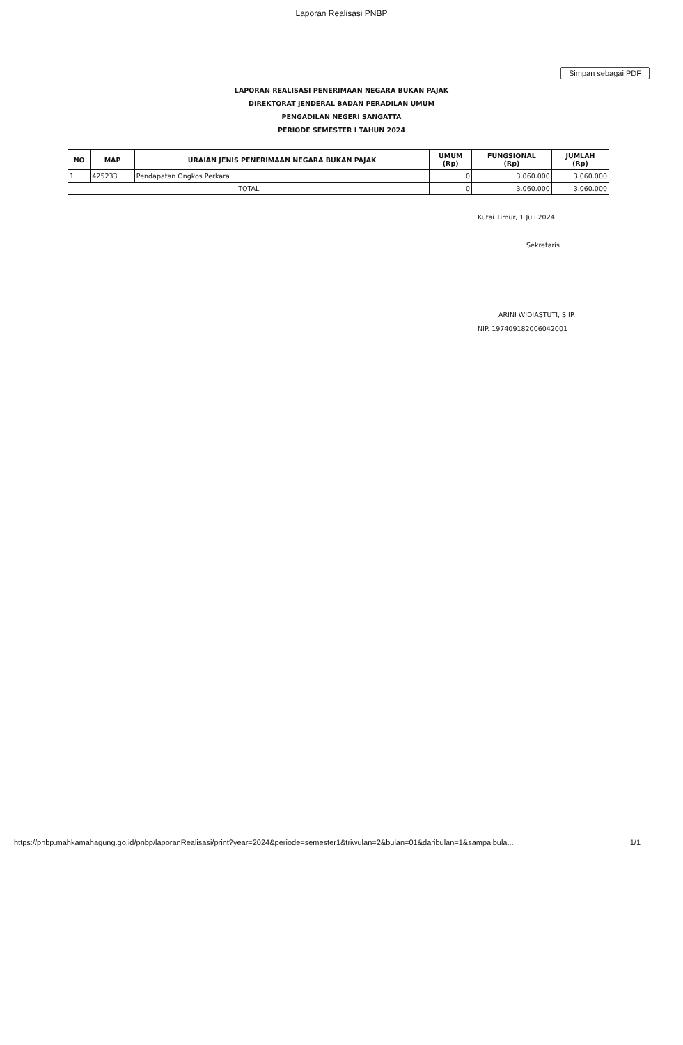Laporan Realisasi PNBP
Simpan sebagai PDF
LAPORAN REALISASI PENERIMAAN NEGARA BUKAN PAJAK
DIREKTORAT JENDERAL BADAN PERADILAN UMUM
PENGADILAN NEGERI SANGATTA
PERIODE SEMESTER I TAHUN 2024
| NO | MAP | URAIAN JENIS PENERIMAAN NEGARA BUKAN PAJAK | UMUM (Rp) | FUNGSIONAL (Rp) | JUMLAH (Rp) |
| --- | --- | --- | --- | --- | --- |
| 1 | 425233 | Pendapatan Ongkos Perkara | 0 | 3.060.000 | 3.060.000 |
| TOTAL | | | 0 | 3.060.000 | 3.060.000 |
Kutai Timur, 1 Juli 2024
Sekretaris
ARINI WIDIASTUTI, S.IP.
NIP. 197409182006042001
https://pnbp.mahkamahagung.go.id/pnbp/laporanRealisasi/print?year=2024&periode=semester1&triwulan=2&bulan=01&daribulan=1&sampaibula... 1/1